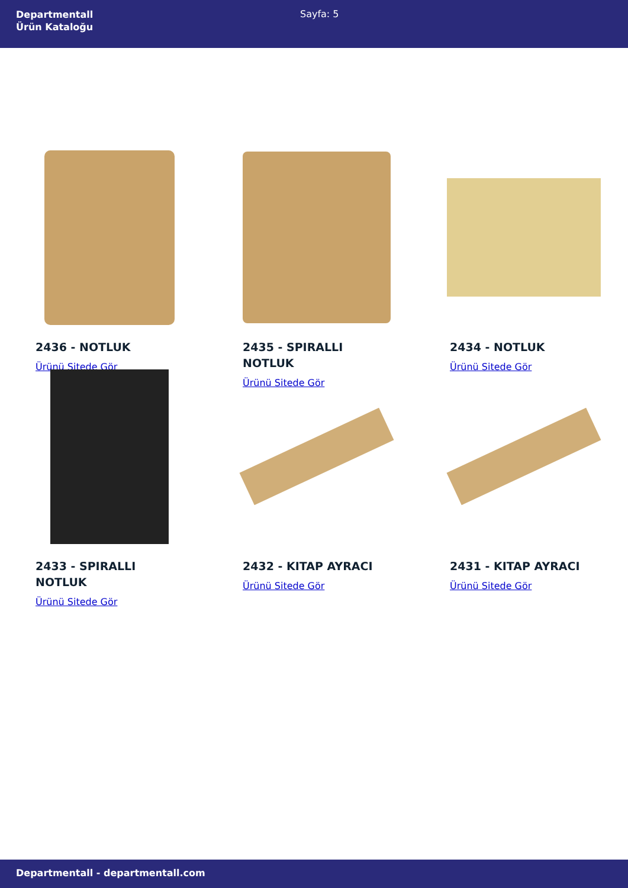Departmentall
Ürün Kataloğu
Sayfa: 5
2436 - NOTLUK
Ürünü Sitede Gör
2435 - SPIRALLI NOTLUK
Ürünü Sitede Gör
2434 - NOTLUK
Ürünü Sitede Gör
2433 - SPIRALLI NOTLUK
Ürünü Sitede Gör
2432 - KITAP AYRACI
Ürünü Sitede Gör
2431 - KITAP AYRACI
Ürünü Sitede Gör
Departmentall - departmentall.com